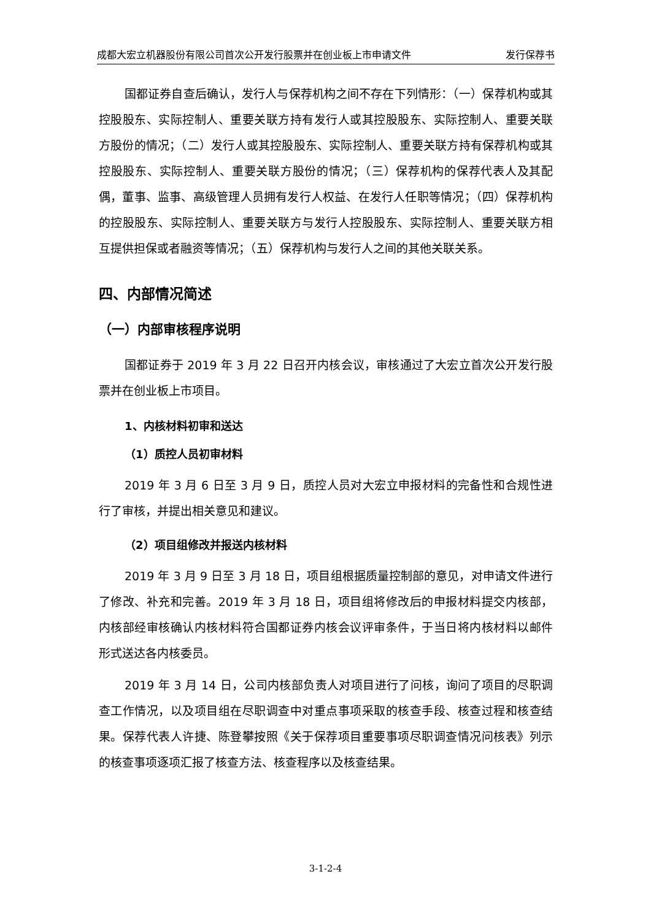成都大宏立机器股份有限公司首次公开发行股票并在创业板上市申请文件 发行保荐书
国都证券自查后确认，发行人与保荐机构之间不存在下列情形：（一）保荐机构或其控股股东、实际控制人、重要关联方持有发行人或其控股股东、实际控制人、重要关联方股份的情况；（二）发行人或其控股股东、实际控制人、重要关联方持有保荐机构或其控股股东、实际控制人、重要关联方股份的情况；（三）保荐机构的保荐代表人及其配偶，董事、监事、高级管理人员拥有发行人权益、在发行人任职等情况；（四）保荐机构的控股股东、实际控制人、重要关联方与发行人控股股东、实际控制人、重要关联方相互提供担保或者融资等情况；（五）保荐机构与发行人之间的其他关联关系。
四、内部情况简述
（一）内部审核程序说明
国都证券于 2019 年 3 月 22 日召开内核会议，审核通过了大宏立首次公开发行股票并在创业板上市项目。
1、内核材料初审和送达
（1）质控人员初审材料
2019 年 3 月 6 日至 3 月 9 日，质控人员对大宏立申报材料的完备性和合规性进行了审核，并提出相关意见和建议。
（2）项目组修改并报送内核材料
2019 年 3 月 9 日至 3 月 18 日，项目组根据质量控制部的意见，对申请文件进行了修改、补充和完善。2019 年 3 月 18 日，项目组将修改后的申报材料提交内核部，内核部经审核确认内核材料符合国都证券内核会议评审条件，于当日将内核材料以邮件形式送达各内核委员。
2019 年 3 月 14 日，公司内核部负责人对项目进行了问核，询问了项目的尽职调查工作情况，以及项目组在尽职调查中对重点事项采取的核查手段、核查过程和核查结果。保荐代表人许捷、陈登攀按照《关于保荐项目重要事项尽职调查情况问核表》列示的核查事项逐项汇报了核查方法、核查程序以及核查结果。
3-1-2-4